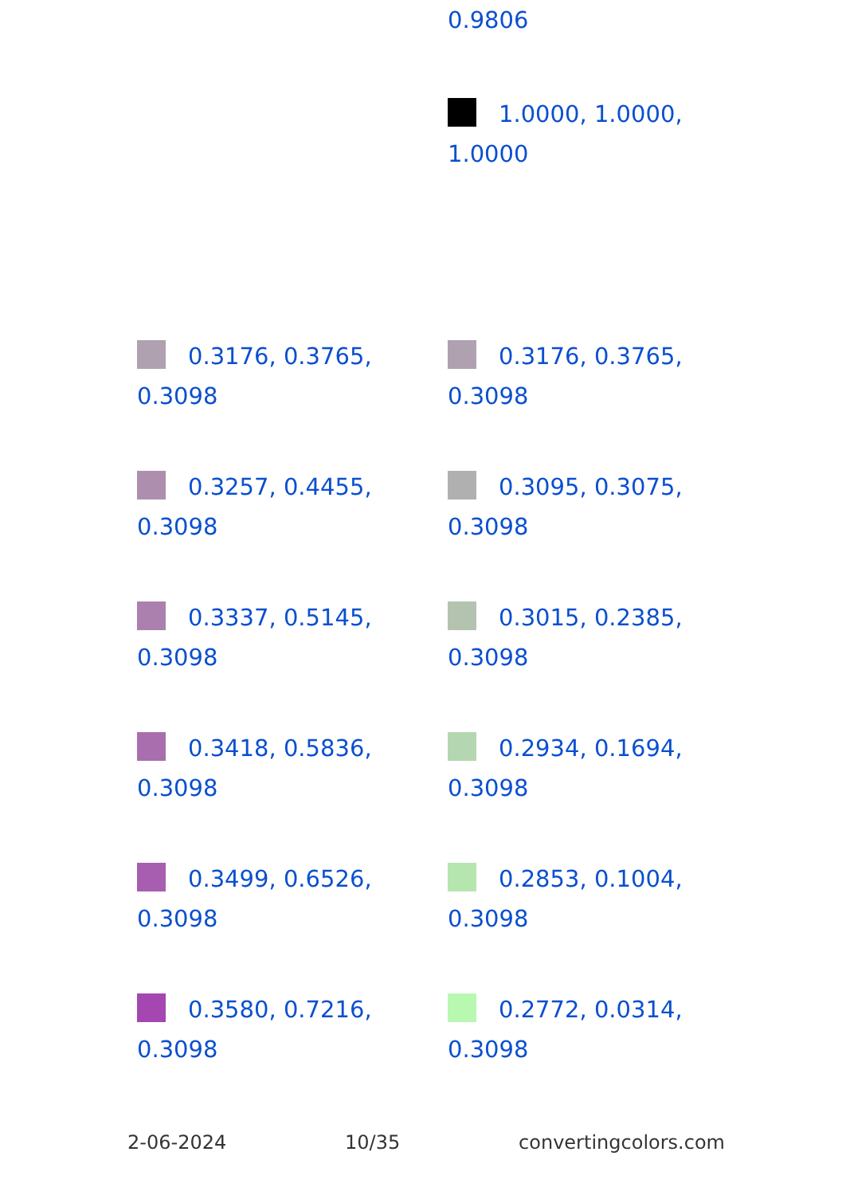0.9806
1.0000, 1.0000, 1.0000
0.3176, 0.3765, 0.3098
0.3176, 0.3765, 0.3098
0.3257, 0.4455, 0.3098
0.3095, 0.3075, 0.3098
0.3337, 0.5145, 0.3098
0.3015, 0.2385, 0.3098
0.3418, 0.5836, 0.3098
0.2934, 0.1694, 0.3098
0.3499, 0.6526, 0.3098
0.2853, 0.1004, 0.3098
0.3580, 0.7216, 0.3098
0.2772, 0.0314, 0.3098
2-06-2024 10/35 convertingcolors.com